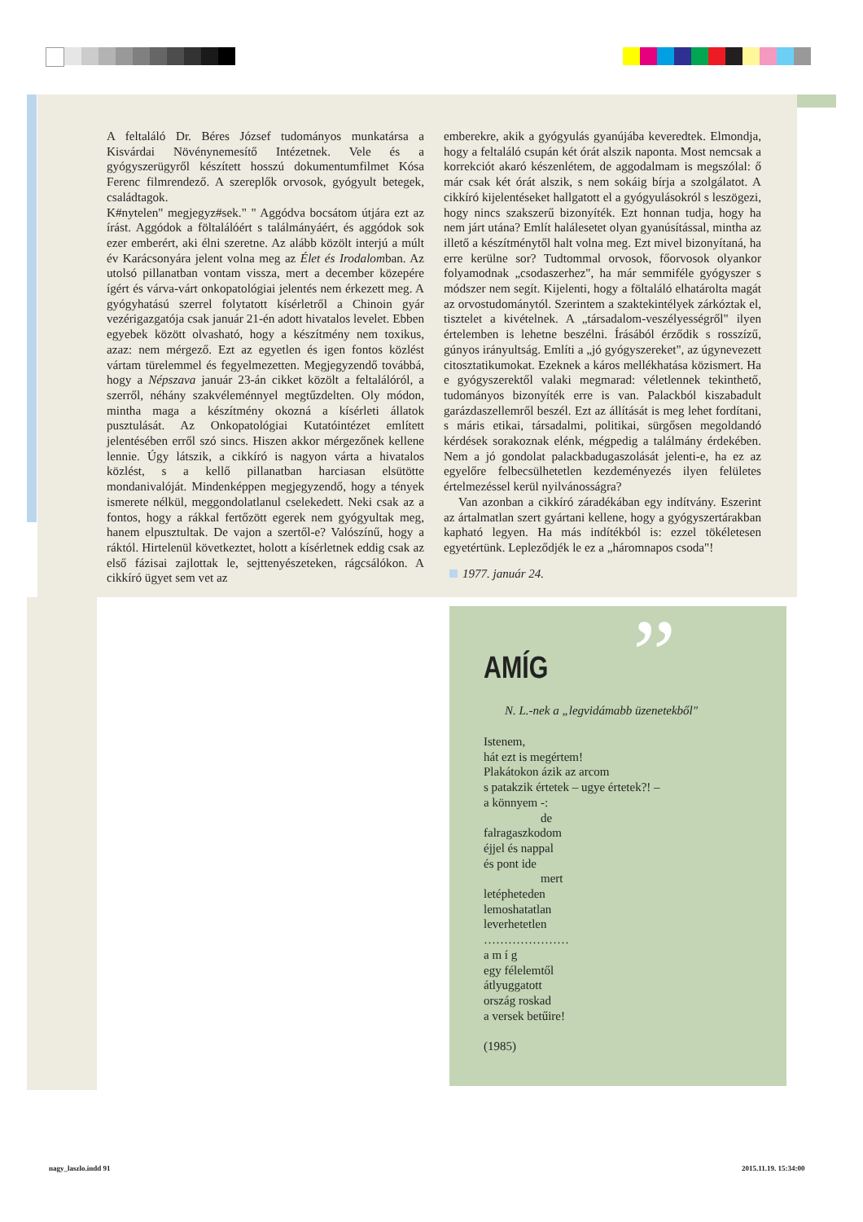A feltaláló Dr. Béres József tudományos munkatársa a Kisvárdai Növénynemesítő Intézetnek. Vele és a gyógyszerügyről készített hosszú dokumentumfilmet Kósa Ferenc filmrendező. A szereplők orvosok, gyógyult betegek, családtagok.
K#nytelen" megjegyz#sek." " Aggódva bocsátom útjára ezt az írást. Aggódok a föltalálóért s találmányáért, és aggódok sok ezer emberért, aki élni szeretne. Az alább közölt interjú a múlt év Karácsonyára jelent volna meg az Élet és Irodalomban. Az utolsó pillanatban vontam vissza, mert a december közepére ígért és várva-várt onkopatológiai jelentés nem érkezett meg. A gyógyhatású szerrel folytatott kísérletről a Chinoin gyár vezérigazgatója csak január 21-én adott hivatalos levelet. Ebben egyebek között olvasható, hogy a készítmény nem toxikus, azaz: nem mérgező. Ezt az egyetlen és igen fontos közlést vártam türelemmel és fegyelmezetten. Megjegyzendő továbbá, hogy a Népszava január 23-án cikket közölt a feltalálóról, a szerről, néhány szakvéleménnyel megtűzdelten. Oly módon, mintha maga a készítmény okozná a kísérleti állatok pusztulását. Az Onkopatológiai Kutatóintézet említett jelentésében erről szó sincs. Hiszen akkor mérgezőnek kellene lennie. Úgy látszik, a cikkíró is nagyon várta a hivatalos közlést, s a kellő pillanatban harciasan elsütötte mondanivalóját. Mindenképpen megjegyzendő, hogy a tények ismerete nélkül, meggondolatlanul cselekedett. Neki csak az a fontos, hogy a rákkal fertőzött egerek nem gyógyultak meg, hanem elpusztultak. De vajon a szertől-e? Valószínű, hogy a ráktól. Hirtelenül következtet, holott a kísérletnek eddig csak az első fázisai zajlottak le, sejttenyészeteken, rágcsálókon. A cikkíró ügyet sem vet az
emberekre, akik a gyógyulás gyanújába keveredtek. Elmondja, hogy a feltaláló csupán két órát alszik naponta. Most nemcsak a korrekciót akaró készenlétem, de aggodalmam is megszólal: ő már csak két órát alszik, s nem sokáig bírja a szolgálatot. A cikkíró kijelentéseket hallgatott el a gyógyulásokról s leszögezi, hogy nincs szakszerű bizonyíték. Ezt honnan tudja, hogy ha nem járt utána? Említ halálesetet olyan gyanúsítással, mintha az illető a készítménytől halt volna meg. Ezt mivel bizonyítaná, ha erre kerülne sor? Tudtommal orvosok, főorvosok olyankor folyamodnak „csodaszerhez", ha már semmiféle gyógyszer s módszer nem segít. Kijelenti, hogy a föltaláló elhatárolta magát az orvostudománytól. Szerintem a szaktekintélyek zárkóztak el, tisztelet a kivételnek. A „társadalom-veszélyességről" ilyen értelemben is lehetne beszélni. Írásából érződik s rosszízű, gúnyos irányultság. Említi a „jó gyógyszereket", az úgynevezett citosztatikumokat. Ezeknek a káros mellékhatása közismert. Ha e gyógyszerektől valaki megmarad: véletlennek tekinthető, tudományos bizonyíték erre is van. Palackból kiszabadult garázdaszellemről beszél. Ezt az állítását is meg lehet fordítani, s máris etikai, társadalmi, politikai, sürgősen megoldandó kérdések sorakoznak elénk, mégpedig a találmány érdekében. Nem a jó gondolat palackbadugaszolását jelenti-e, ha ez az egyelőre felbecsülhetetlen kezdeményezés ilyen felületes értelmezéssel kerül nyilvánosságra?
Van azonban a cikkíró záradékában egy indítvány. Eszerint az ártalmatlan szert gyártani kellene, hogy a gyógyszertárakban kapható legyen. Ha más indítékból is: ezzel tökéletesen egyetértünk. Lepleződjék le ez a „háromnapos csoda"!
1977. január 24.
”
AMÍG
N. L.-nek a „legvidámabb üzenetekből"
Istenem,
hát ezt is megértem!
Plakátokon ázik az arcom
s patakzik értetek – ugye értetek?! –
a könnyem -:
de
falragaszkodom
éjjel és nappal
és pont ide
mert
letépheteden
lemoshatatlan
leverhetetlen
…………………
a m í g
egy félelemtől
átlyuggatott
ország roskad
a versek betűire!
(1985)
nagy_laszlo.indd 91 2015.11.19. 15:34:00